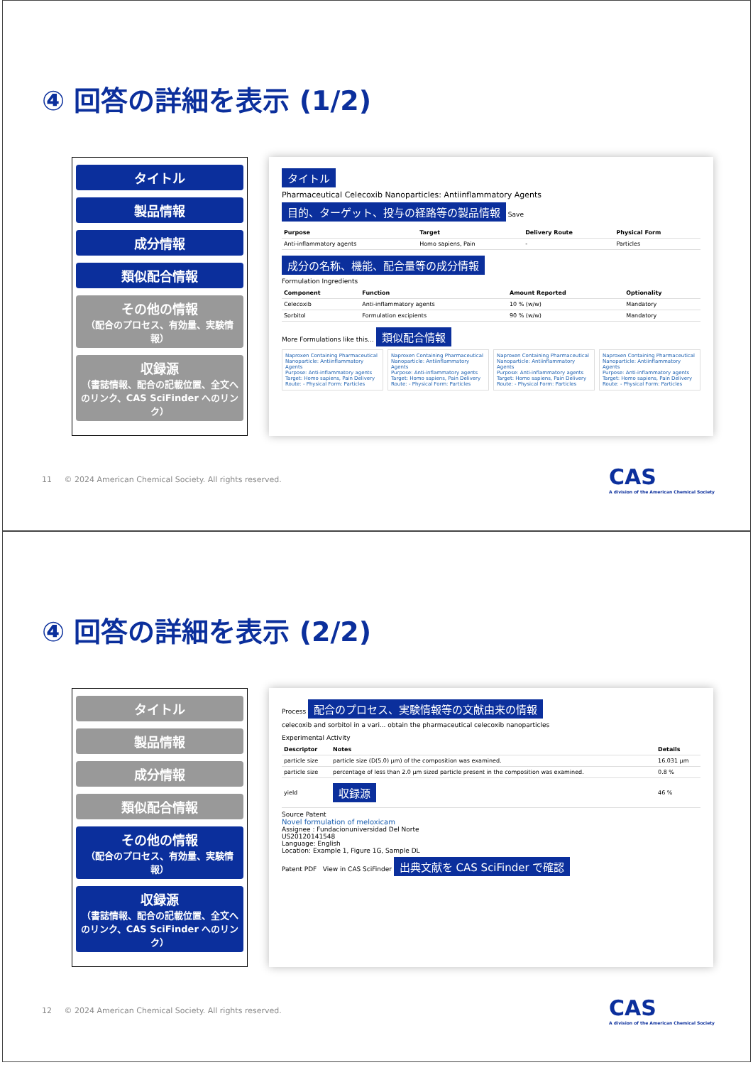④ 回答の詳細を表示 (1/2)
タイトル
製品情報
成分情報
類似配合情報
その他の情報
（配合のプロセス、有効量、実験情報）
収録源
（書誌情報、配合の記載位置、全文へのリンク、CAS SciFinder へのリンク）
タイトル
Pharmaceutical Celecoxib Nanoparticles: Antiinflammatory Agents
目的、ターゲット、投与の経路等の製品情報 Save
| Purpose | Target | Delivery Route | Physical Form |
| --- | --- | --- | --- |
| Anti-inflammatory agents | Homo sapiens, Pain | - | Particles |
成分の名称、機能、配合量等の成分情報
Formulation Ingredients
| Component | Function | Amount Reported | Optionality |
| --- | --- | --- | --- |
| Celecoxib | Anti-inflammatory agents | 10 % (w/w) | Mandatory |
| Sorbitol | Formulation excipients | 90 % (w/w) | Mandatory |
More Formulations like this... 類似配合情報
Naproxen Containing Pharmaceutical Nanoparticle: Antiinflammatory Agents
Purpose: Anti-inflammatory agents Target: Homo sapiens, Pain Delivery Route: - Physical Form: Particles
Naproxen Containing Pharmaceutical Nanoparticle: Antiinflammatory Agents
Purpose: Anti-inflammatory agents Target: Homo sapiens, Pain Delivery Route: - Physical Form: Particles
Naproxen Containing Pharmaceutical Nanoparticle: Antiinflammatory Agents
Purpose: Anti-inflammatory agents Target: Homo sapiens, Pain Delivery Route: - Physical Form: Particles
Naproxen Containing Pharmaceutical Nanoparticle: Antiinflammatory Agents
Purpose: Anti-inflammatory agents Target: Homo sapiens, Pain Delivery Route: - Physical Form: Particles
11 © 2024 American Chemical Society. All rights reserved. CAS
A division of the American Chemical Society
④ 回答の詳細を表示 (2/2)
タイトル
製品情報
成分情報
類似配合情報
その他の情報
（配合のプロセス、有効量、実験情報）
収録源
（書誌情報、配合の記載位置、全文へのリンク、CAS SciFinder へのリンク）
Process 配合のプロセス、実験情報等の文献由来の情報
celecoxib and sorbitol in a vari... obtain the pharmaceutical celecoxib nanoparticles
Experimental Activity
| Descriptor | Notes | Details |
| --- | --- | --- |
| particle size | particle size (D(5.0) μm) of the composition was examined. | 16.031 μm |
| particle size | percentage of less than 2.0 μm sized particle present in the composition was examined. | 0.8 % |
| yield | 収録源 | 46 % |
Source Patent
Novel formulation of meloxicam
Assignee : Fundacionuniversidad Del Norte
US20120141548
Language: English
Location: Example 1, Figure 1G, Sample DL
Patent PDF View in CAS SciFinder 出典文献を CAS SciFinder で確認
12 © 2024 American Chemical Society. All rights reserved. CAS
A division of the American Chemical Society